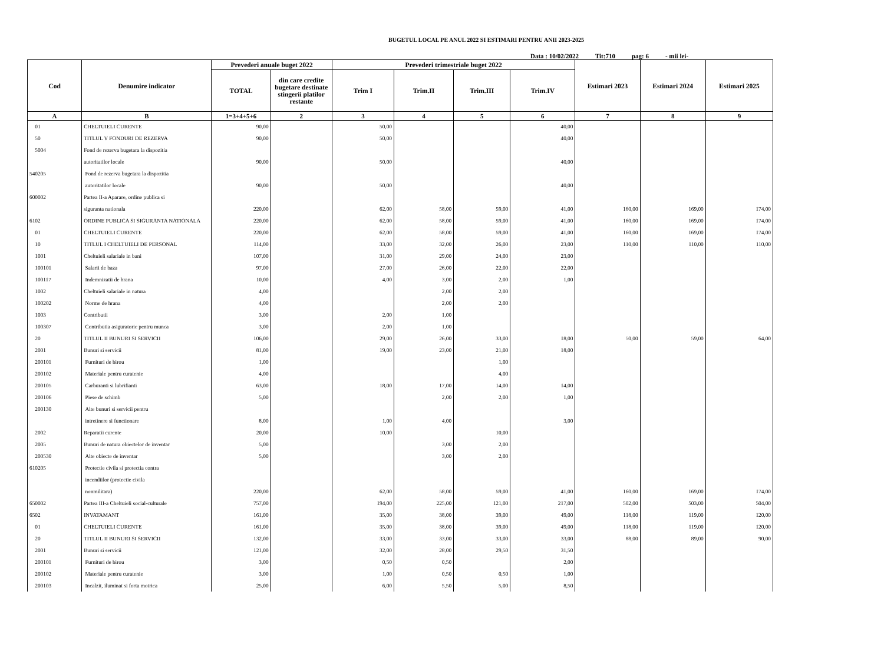BUGETUL LOCAL PE ANUL 2022 SI ESTIMARI PENTRU ANII 2023-2025
Data : 10/02/2022 Tit:710 pag: 6 - mii lei-
| Cod | Denumire indicator | Prevederi anuale buget 2022 | | Prevederi trimestriale buget 2022 | | | | Estimari 2023 | Estimari 2024 | Estimari 2025 |
| --- | --- | --- | --- | --- | --- | --- | --- | --- | --- | --- |
| | | TOTAL | din care credite bugetare destinate stingerii platilor restante | Trim I | Trim.II | Trim.III | Trim.IV | | | |
| A | B | 1=3+4+5+6 | 2 | 3 | 4 | 5 | 6 | 7 | 8 | 9 |
| 01 | CHELTUIELI CURENTE | 90,00 | | 50,00 | | | 40,00 | | | |
| 50 | TITLUL V FONDURI DE REZERVA | 90,00 | | 50,00 | | | 40,00 | | | |
| 5004 | Fond de rezerva bugetara la dispozitia | | | | | | | | | |
| | autoritatilor locale | 90,00 | | 50,00 | | | 40,00 | | | |
| 540205 | Fond de rezerva bugetara la dispozitia | | | | | | | | | |
| | autoritatilor locale | 90,00 | | 50,00 | | | 40,00 | | | |
| 600002 | Partea II-a Aparare, ordine publica si | | | | | | | | | |
| | siguranta nationala | 220,00 | | 62,00 | 58,00 | 59,00 | 41,00 | 160,00 | 169,00 | 174,00 |
| 6102 | ORDINE PUBLICA SI SIGURANTA NATIONALA | 220,00 | | 62,00 | 58,00 | 59,00 | 41,00 | 160,00 | 169,00 | 174,00 |
| 01 | CHELTUIELI CURENTE | 220,00 | | 62,00 | 58,00 | 59,00 | 41,00 | 160,00 | 169,00 | 174,00 |
| 10 | TITLUL I CHELTUIELI DE PERSONAL | 114,00 | | 33,00 | 32,00 | 26,00 | 23,00 | 110,00 | 110,00 | 110,00 |
| 1001 | Cheltuieli salariale in bani | 107,00 | | 31,00 | 29,00 | 24,00 | 23,00 | | | |
| 100101 | Salarii de baza | 97,00 | | 27,00 | 26,00 | 22,00 | 22,00 | | | |
| 100117 | Indemnizatii de hrana | 10,00 | | 4,00 | 3,00 | 2,00 | 1,00 | | | |
| 1002 | Cheltuieli salariale in natura | 4,00 | | | 2,00 | 2,00 | | | | |
| 100202 | Norme de hrana | 4,00 | | | 2,00 | 2,00 | | | | |
| 1003 | Contributii | 3,00 | | 2,00 | 1,00 | | | | | |
| 100307 | Contributia asiguratorie pentru munca | 3,00 | | 2,00 | 1,00 | | | | | |
| 20 | TITLUL II BUNURI SI SERVICII | 106,00 | | 29,00 | 26,00 | 33,00 | 18,00 | 50,00 | 59,00 | 64,00 |
| 2001 | Bunuri si servicii | 81,00 | | 19,00 | 23,00 | 21,00 | 18,00 | | | |
| 200101 | Furnituri de birou | 1,00 | | | | 1,00 | | | | |
| 200102 | Materiale pentru curatenie | 4,00 | | | | 4,00 | | | | |
| 200105 | Carburanti si lubrifianti | 63,00 | | 18,00 | 17,00 | 14,00 | 14,00 | | | |
| 200106 | Piese de schimb | 5,00 | | | 2,00 | 2,00 | 1,00 | | | |
| 200130 | Alte bunuri si servicii pentru | | | | | | | | | |
| | intretinere si functionare | 8,00 | | 1,00 | 4,00 | | 3,00 | | | |
| 2002 | Reparatii curente | 20,00 | | 10,00 | | 10,00 | | | | |
| 2005 | Bunuri de natura obiectelor de inventar | 5,00 | | | 3,00 | 2,00 | | | | |
| 200530 | Alte obiecte de inventar | 5,00 | | | 3,00 | 2,00 | | | | |
| 610205 | Protectie civila si protectia contra | | | | | | | | | |
| | incendiilor (protectie civila | | | | | | | | | |
| | nonmilitara) | 220,00 | | 62,00 | 58,00 | 59,00 | 41,00 | 160,00 | 169,00 | 174,00 |
| 650002 | Partea III-a Cheltuieli social-culturale | 757,00 | | 194,00 | 225,00 | 121,00 | 217,00 | 502,00 | 503,00 | 504,00 |
| 6502 | INVATAMANT | 161,00 | | 35,00 | 38,00 | 39,00 | 49,00 | 118,00 | 119,00 | 120,00 |
| 01 | CHELTUIELI CURENTE | 161,00 | | 35,00 | 38,00 | 39,00 | 49,00 | 118,00 | 119,00 | 120,00 |
| 20 | TITLUL II BUNURI SI SERVICII | 132,00 | | 33,00 | 33,00 | 33,00 | 33,00 | 88,00 | 89,00 | 90,00 |
| 2001 | Bunuri si servicii | 121,00 | | 32,00 | 28,00 | 29,50 | 31,50 | | | |
| 200101 | Furnituri de birou | 3,00 | | 0,50 | 0,50 | | 2,00 | | | |
| 200102 | Materiale pentru curatenie | 3,00 | | 1,00 | 0,50 | 0,50 | 1,00 | | | |
| 200103 | Incalzit, iluminat si forta motrica | 25,00 | | 6,00 | 5,50 | 5,00 | 8,50 | | | |